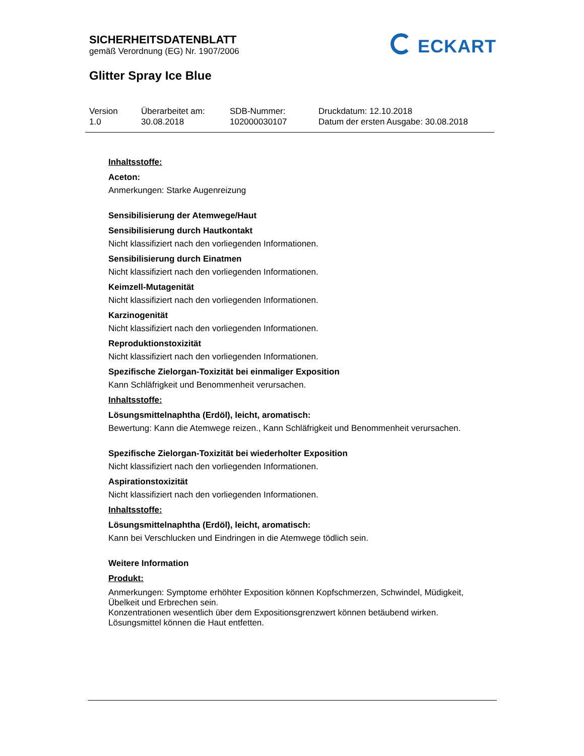SICHERHEITSDATENBLATT
gemäß Verordnung (EG) Nr. 1907/2006
ECKART
Glitter Spray Ice Blue
Version
1.0
Überarbeitet am:
30.08.2018
SDB-Nummer:
102000030107
Druckdatum: 12.10.2018
Datum der ersten Ausgabe: 30.08.2018
Inhaltsstoffe:
Aceton:
Anmerkungen: Starke Augenreizung
Sensibilisierung der Atemwege/Haut
Sensibilisierung durch Hautkontakt
Nicht klassifiziert nach den vorliegenden Informationen.
Sensibilisierung durch Einatmen
Nicht klassifiziert nach den vorliegenden Informationen.
Keimzell-Mutagenität
Nicht klassifiziert nach den vorliegenden Informationen.
Karzinogenität
Nicht klassifiziert nach den vorliegenden Informationen.
Reproduktionstoxizität
Nicht klassifiziert nach den vorliegenden Informationen.
Spezifische Zielorgan-Toxizität bei einmaliger Exposition
Kann Schläfrigkeit und Benommenheit verursachen.
Inhaltsstoffe:
Lösungsmittelnaphtha (Erdöl), leicht, aromatisch:
Bewertung: Kann die Atemwege reizen., Kann Schläfrigkeit und Benommenheit verursachen.
Spezifische Zielorgan-Toxizität bei wiederholter Exposition
Nicht klassifiziert nach den vorliegenden Informationen.
Aspirationstoxizität
Nicht klassifiziert nach den vorliegenden Informationen.
Inhaltsstoffe:
Lösungsmittelnaphtha (Erdöl), leicht, aromatisch:
Kann bei Verschlucken und Eindringen in die Atemwege tödlich sein.
Weitere Information
Produkt:
Anmerkungen: Symptome erhöhter Exposition können Kopfschmerzen, Schwindel, Müdigkeit, Übelkeit und Erbrechen sein.
Konzentrationen wesentlich über dem Expositionsgrenzwert können betäubend wirken.
Lösungsmittel können die Haut entfetten.